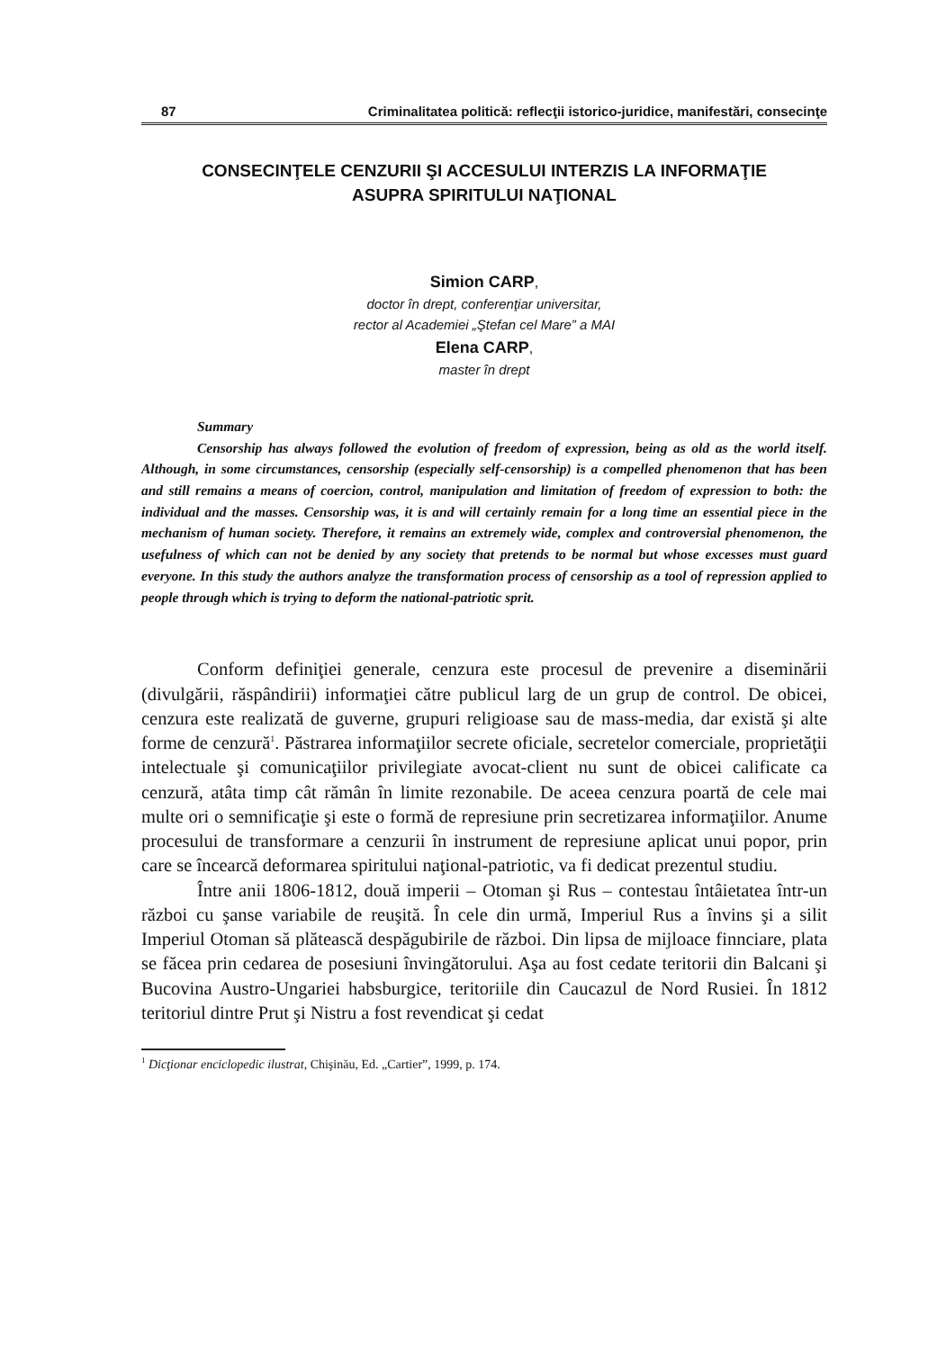87 Criminalitatea politică: reflecţii istorico-juridice, manifestări, consecinţe
CONSECINŢELE CENZURII ŞI ACCESULUI INTERZIS LA INFORMAŢIE
ASUPRA SPIRITULUI NAŢIONAL
Simion CARP,
doctor în drept, conferenţiar universitar,
rector al Academiei „Ştefan cel Mare” a MAI
Elena CARP,
master în drept
Summary
Censorship has always followed the evolution of freedom of expression, being as old as the world itself. Although, in some circumstances, censorship (especially self-censorship) is a compelled phenomenon that has been and still remains a means of coercion, control, manipulation and limitation of freedom of expression to both: the individual and the masses. Censorship was, it is and will certainly remain for a long time an essential piece in the mechanism of human society. Therefore, it remains an extremely wide, complex and controversial phenomenon, the usefulness of which can not be denied by any society that pretends to be normal but whose excesses must guard everyone. In this study the authors analyze the transformation process of censorship as a tool of repression applied to people through which is trying to deform the national-patriotic sprit.
Conform definiţiei generale, cenzura este procesul de prevenire a diseminării (divulgării, răspândirii) informaţiei către publicul larg de un grup de control. De obicei, cenzura este realizată de guverne, grupuri religioase sau de mass-media, dar există şi alte forme de cenzură<sup>1</sup>. Păstrarea informaţiilor secrete oficiale, secretelor comerciale, proprietăţii intelectuale şi comunicaţiilor privilegiate avocat-client nu sunt de obicei calificate ca cenzură, atâta timp cât rămân în limite rezonabile. De aceea cenzura poartă de cele mai multe ori o semnificaţie şi este o formă de represiune prin secretizarea informaţiilor. Anume procesului de transformare a cenzurii în instrument de represiune aplicat unui popor, prin care se încearcă deformarea spiritului naţional-patriotic, va fi dedicat prezentul studiu.
Între anii 1806-1812, două imperii – Otoman şi Rus – contestau întâietatea într-un război cu şanse variabile de reuşită. În cele din urmă, Imperiul Rus a învins şi a silit Imperiul Otoman să plătească despăgubirile de război. Din lipsa de mijloace finnciare, plata se făcea prin cedarea de posesiuni învingătorului. Aşa au fost cedate teritorii din Balcani şi Bucovina Austro-Ungariei habsburgice, teritoriile din Caucazul de Nord Rusiei. În 1812 teritoriul dintre Prut şi Nistru a fost revendicat şi cedat
<sup>1</sup> Dicţionar enciclopedic ilustrat, Chişinău, Ed. „Cartier”, 1999, p. 174.